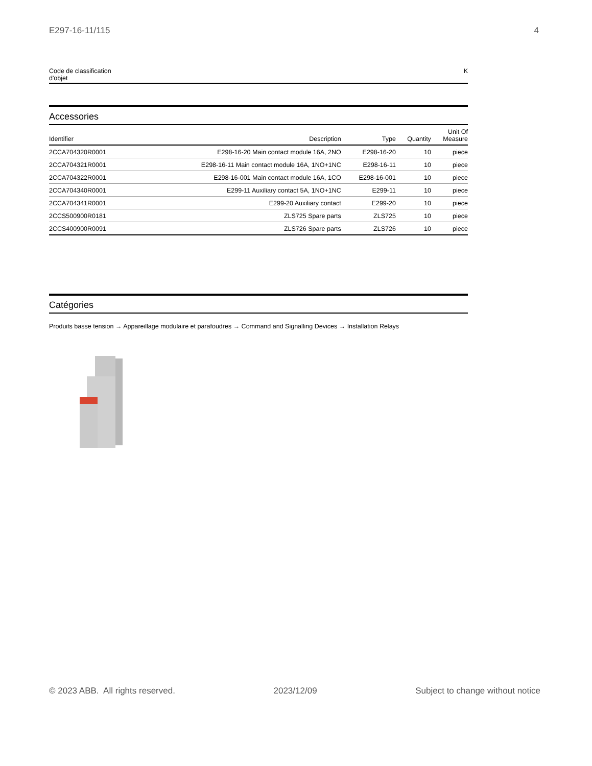E297-16-11/115 4
| Code de classification d'objet | K |
Accessories
| Identifier | Description | Type | Quantity | Unit Of Measure |
| --- | --- | --- | --- | --- |
| 2CCA704320R0001 | E298-16-20 Main contact module 16A, 2NO | E298-16-20 | 10 | piece |
| 2CCA704321R0001 | E298-16-11 Main contact module 16A, 1NO+1NC | E298-16-11 | 10 | piece |
| 2CCA704322R0001 | E298-16-001 Main contact module 16A, 1CO | E298-16-001 | 10 | piece |
| 2CCA704340R0001 | E299-11 Auxiliary contact 5A, 1NO+1NC | E299-11 | 10 | piece |
| 2CCA704341R0001 | E299-20 Auxiliary contact | E299-20 | 10 | piece |
| 2CCS500900R0181 | ZLS725 Spare parts | ZLS725 | 10 | piece |
| 2CCS400900R0091 | ZLS726 Spare parts | ZLS726 | 10 | piece |
Catégories
Produits basse tension → Appareillage modulaire et parafoudres → Command and Signalling Devices → Installation Relays
© 2023 ABB. All rights reserved. 2023/12/09 Subject to change without notice